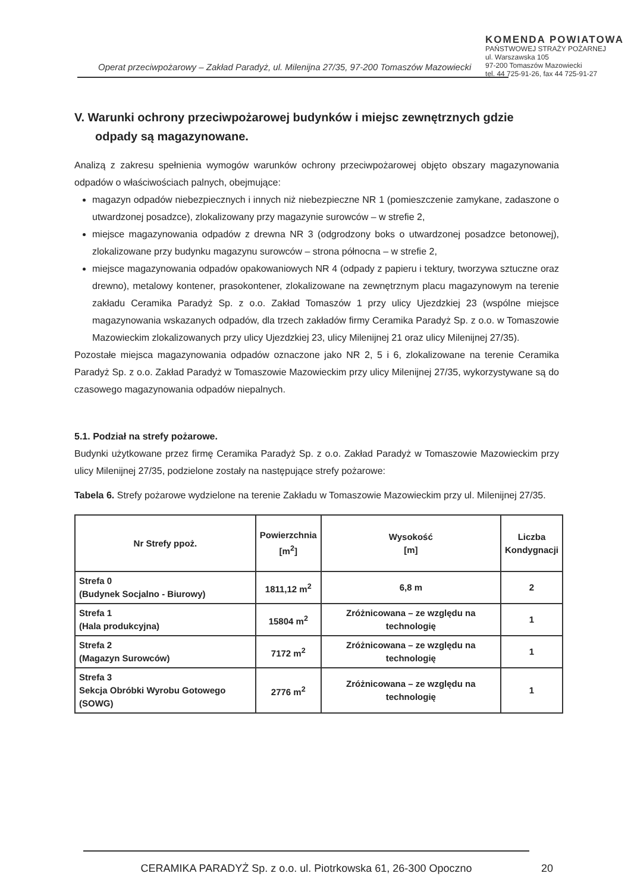KOMENDA POWIATOWA
PAŃSTWOWEJ STRAŻY POŻARNEJ
ul. Warszawska 105
97-200 Tomaszów Mazowiecki
tel. 44 725-91-26, fax 44 725-91-27
Operat przeciwpożarowy – Zakład Paradyż, ul. Milenijna 27/35, 97-200 Tomaszów Mazowiecki
V. Warunki ochrony przeciwpożarowej budynków i miejsc zewnętrznych gdzie odpady są magazynowane.
Analizą z zakresu spełnienia wymogów warunków ochrony przeciwpożarowej objęto obszary magazynowania odpadów o właściwościach palnych, obejmujące:
magazyn odpadów niebezpiecznych i innych niż niebezpieczne NR 1 (pomieszczenie zamykane, zadaszone o utwardzonej posadzce), zlokalizowany przy magazynie surowców – w strefie 2,
miejsce magazynowania odpadów z drewna NR 3 (odgrodzony boks o utwardzonej posadzce betonowej), zlokalizowane przy budynku magazynu surowców – strona północna – w strefie 2,
miejsce magazynowania odpadów opakowaniowych NR 4 (odpady z papieru i tektury, tworzywa sztuczne oraz drewno), metalowy kontener, prasokontener, zlokalizowane na zewnętrznym placu magazynowym na terenie zakładu Ceramika Paradyż Sp. z o.o. Zakład Tomaszów 1 przy ulicy Ujezdzkiej 23 (wspólne miejsce magazynowania wskazanych odpadów, dla trzech zakładów firmy Ceramika Paradyż Sp. z o.o. w Tomaszowie Mazowieckim zlokalizowanych przy ulicy Ujezdzkiej 23, ulicy Milenijnej 21 oraz ulicy Milenijnej 27/35).
Pozostałe miejsca magazynowania odpadów oznaczone jako NR 2, 5 i 6, zlokalizowane na terenie Ceramika Paradyż Sp. z o.o. Zakład Paradyż w Tomaszowie Mazowieckim przy ulicy Milenijnej 27/35, wykorzystywane są do czasowego magazynowania odpadów niepalnych.
5.1. Podział na strefy pożarowe.
Budynki użytkowane przez firmę Ceramika Paradyż Sp. z o.o. Zakład Paradyż w Tomaszowie Mazowieckim przy ulicy Milenijnej 27/35, podzielone zostały na następujące strefy pożarowe:
Tabela 6. Strefy pożarowe wydzielone na terenie Zakładu w Tomaszowie Mazowieckim przy ul. Milenijnej 27/35.
| Nr Strefy ppoż. | Powierzchnia [m<sup>2</sup>] | Wysokość [m] | Liczba Kondygnacji |
| --- | --- | --- | --- |
| Strefa 0 (Budynek Socjalno - Biurowy) | 1811,12 m<sup>2</sup> | 6,8 m | 2 |
| Strefa 1 (Hala produkcyjna) | 15804 m<sup>2</sup> | Zróżnicowana – ze względu na technologię | 1 |
| Strefa 2 (Magazyn Surowców) | 7172 m<sup>2</sup> | Zróżnicowana – ze względu na technologię | 1 |
| Strefa 3 Sekcja Obróbki Wyrobu Gotowego (SOWG) | 2776 m<sup>2</sup> | Zróżnicowana – ze względu na technologię | 1 |
CERAMIKA PARADYŻ Sp. z o.o. ul. Piotrkowska 61, 26-300 Opoczno
20